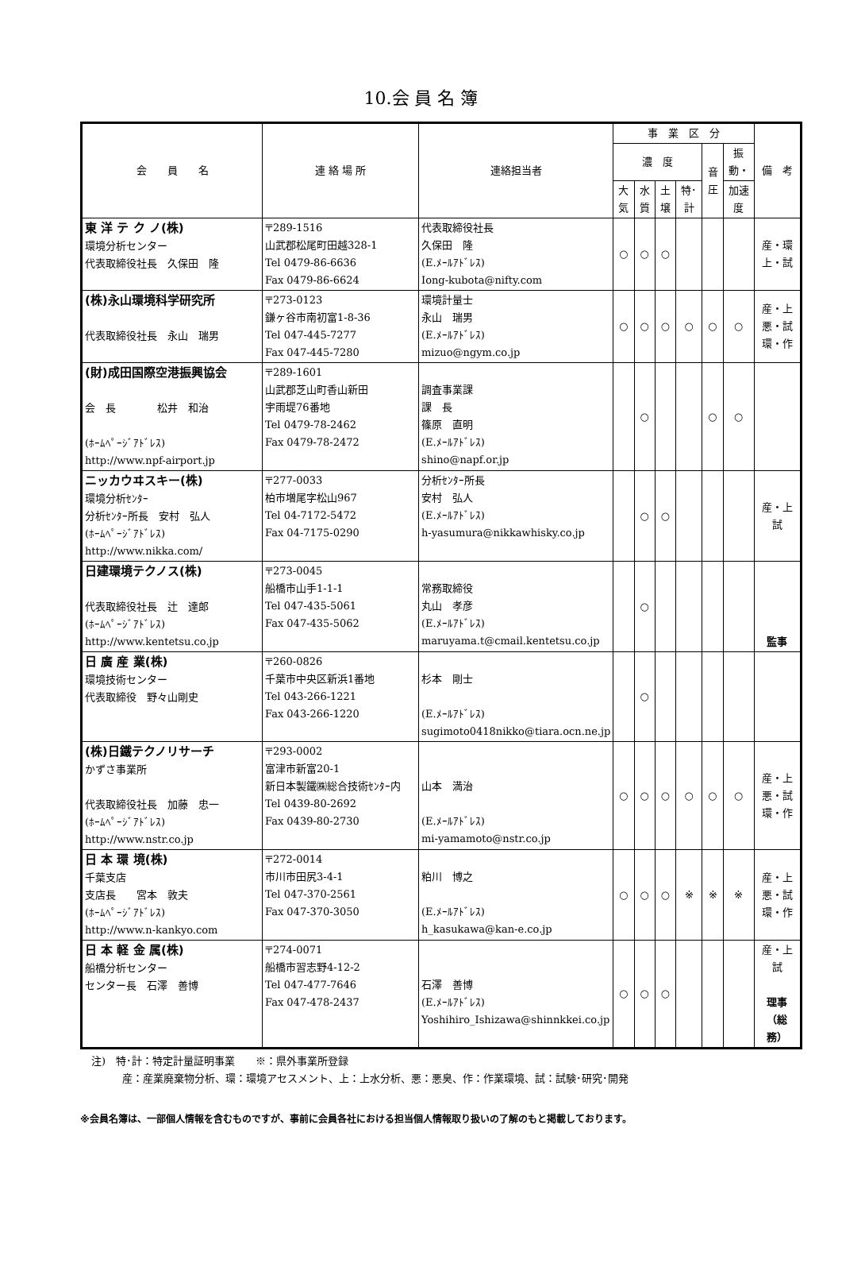10.会 員 名 簿
| 会 員 名 | 連 絡 場 所 | 連絡担当者 | 事 業 区 分 | | | | | | 備 考 |
| --- | --- | --- | --- | --- | --- | --- | --- | --- | --- |
| | | | 濃 度 | | | | 音圧 | 振動・ | |
| | | | 大気 | 水質 | 土壌 | 特･計 | | 加速度 | |
| 東 洋 テ ク ノ(株) 環境分析センター 代表取締役社長 久保田 隆 | 〒289-1516 山武郡松尾町田越328-1 Tel 0479-86-6636 Fax 0479-86-6624 | 代表取締役社長 久保田 隆 (E.ﾒｰﾙｱﾄﾞﾚｽ) Iong-kubota@nifty.com | ○ | ○ | ○ | | | | 産・環 上・試 |
| (株)永山環境科学研究所 代表取締役社長 永山 瑞男 | 〒273-0123 鎌ヶ谷市南初富1-8-36 Tel 047-445-7277 Fax 047-445-7280 | 環境計量士 永山 瑞男 (E.ﾒｰﾙｱﾄﾞﾚｽ) mizuo@ngym.co.jp | ○ | ○ | ○ | ○ | ○ | ○ | 産・上 悪・試 環・作 |
| (財)成田国際空港振興協会 会 長 松井 和治 (ﾎｰﾑﾍﾟｰｼﾞｱﾄﾞﾚｽ) http://www.npf-airport.jp | 〒289-1601 山武郡芝山町香山新田 宇雨堤76番地 Tel 0479-78-2462 Fax 0479-78-2472 | 調査事業課 課 長 篠原 直明 (E.ﾒｰﾙｱﾄﾞﾚｽ) shino@napf.or.jp | | ○ | | | ○ | ○ | |
| ニッカウヰスキー(株) 環境分析ｾﾝﾀｰ 分析ｾﾝﾀｰ所長 安村 弘人 (ﾎｰﾑﾍﾟｰｼﾞｱﾄﾞﾚｽ) http://www.nikka.com/ | 〒277-0033 柏市増尾字松山967 Tel 04-7172-5472 Fax 04-7175-0290 | 分析ｾﾝﾀｰ所長 安村 弘人 (E.ﾒｰﾙｱﾄﾞﾚｽ) h-yasumura@nikkawhisky.co.jp | | ○ | ○ | | | | 産・上 試 |
| 日建環境テクノス(株) 代表取締役社長 辻 達郎 (ﾎｰﾑﾍﾟｰｼﾞｱﾄﾞﾚｽ) http://www.kentetsu.co.jp | 〒273-0045 船橋市山手1-1-1 Tel 047-435-5061 Fax 047-435-5062 | 常務取締役 丸山 孝彦 (E.ﾒｰﾙｱﾄﾞﾚｽ) maruyama.t@cmail.kentetsu.co.jp | | ○ | | | | | 監事 |
| 日 廣 産 業(株) 環境技術センター 代表取締役 野々山剛史 | 〒260-0826 千葉市中央区新浜1番地 Tel 043-266-1221 Fax 043-266-1220 | 杉本 剛士 (E.ﾒｰﾙｱﾄﾞﾚｽ) sugimoto0418nikko@tiara.ocn.ne.jp | | ○ | | | | | |
| (株)日鐵テクノリサーチ かずさ事業所 代表取締役社長 加藤 忠一 (ﾎｰﾑﾍﾟｰｼﾞｱﾄﾞﾚｽ) http://www.nstr.co.jp | 〒293-0002 富津市新富20-1 新日本製鐵㈱総合技術ｾﾝﾀｰ内 Tel 0439-80-2692 Fax 0439-80-2730 | 山本 満治 (E.ﾒｰﾙｱﾄﾞﾚｽ) mi-yamamoto@nstr.co.jp | ○ | ○ | ○ | ○ | ○ | ○ | 産・上 悪・試 環・作 |
| 日 本 環 境(株) 千葉支店 支店長 宮本 敦夫 (ﾎｰﾑﾍﾟｰｼﾞｱﾄﾞﾚｽ) http://www.n-kankyo.com | 〒272-0014 市川市田尻3-4-1 Tel 047-370-2561 Fax 047-370-3050 | 粕川 博之 (E.ﾒｰﾙｱﾄﾞﾚｽ) h_kasukawa@kan-e.co.jp | ○ | ○ | ○ | ※ | ※ | ※ | 産・上 悪・試 環・作 |
| 日 本 軽 金 属(株) 船橋分析センター センター長 石澤 善博 | 〒274-0071 船橋市習志野4-12-2 Tel 047-477-7646 Fax 047-478-2437 | 石澤 善博 (E.ﾒｰﾙｱﾄﾞﾚｽ) Yoshihiro_Ishizawa@shinnkkei.co.jp | ○ | ○ | ○ | | | | 産・上 試 理事（総務） |
注)　特･計：特定計量証明事業　　※：県外事業所登録
　　　産：産業廃棄物分析、環：環境アセスメント、上：上水分析、悪：悪臭、作：作業環境、試：試験･研究･開発
※会員名簿は、一部個人情報を含むものですが、事前に会員各社における担当個人情報取り扱いの了解のもと掲載しております。